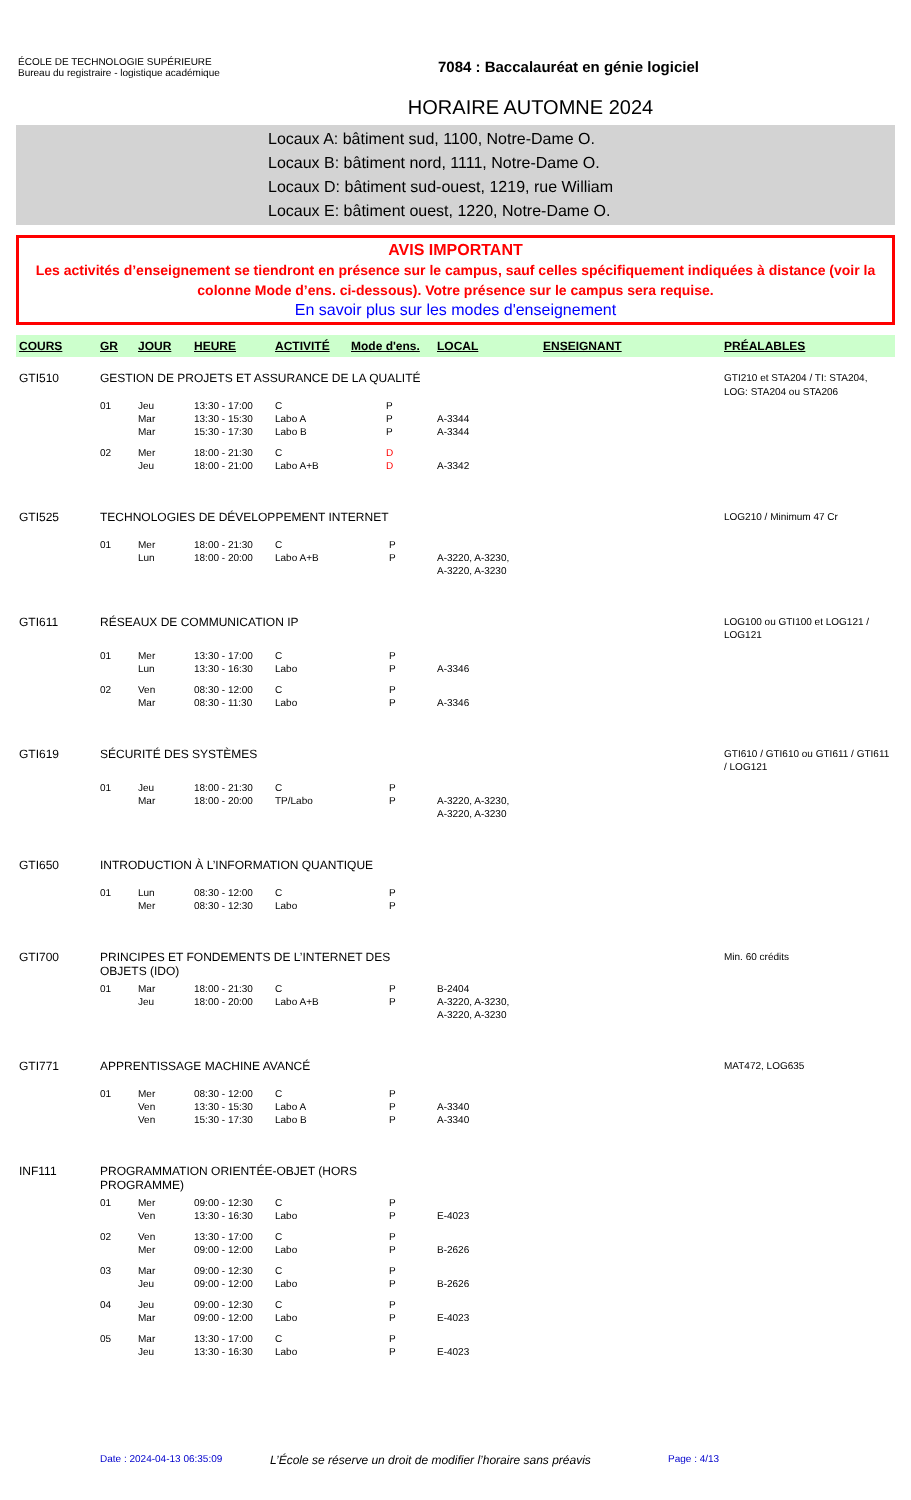ÉCOLE DE TECHNOLOGIE SUPÉRIEURE
Bureau du registraire - logistique académique
7084 : Baccalauréat en génie logiciel
HORAIRE AUTOMNE 2024
Locaux A: bâtiment sud, 1100, Notre-Dame O.
Locaux B: bâtiment nord, 1111, Notre-Dame O.
Locaux D: bâtiment sud-ouest, 1219, rue William
Locaux E: bâtiment ouest, 1220, Notre-Dame O.
AVIS IMPORTANT
Les activités d’enseignement se tiendront en présence sur le campus, sauf celles spécifiquement indiquées à distance (voir la colonne Mode d’ens. ci-dessous). Votre présence sur le campus sera requise.
En savoir plus sur les modes d'enseignement
| COURS | GR | JOUR | HEURE | ACTIVITÉ | Mode d'ens. | LOCAL | ENSEIGNANT | PRÉALABLES |
| --- | --- | --- | --- | --- | --- | --- | --- | --- |
| GTI510 | GESTION DE PROJETS ET ASSURANCE DE LA QUALITÉ | | | | | | | GTI210 et STA204 / TI: STA204, LOG: STA204 ou STA206 |
| | 01 | Jeu Mar Mar | 13:30 - 17:00 13:30 - 15:30 15:30 - 17:30 | C Labo A Labo B | P P P | A-3344 A-3344 | | |
| | 02 | Mer Jeu | 18:00 - 21:30 18:00 - 21:00 | C Labo A+B | D D | A-3342 | | |
| GTI525 | TECHNOLOGIES DE DÉVELOPPEMENT INTERNET | | | | | | | LOG210 / Minimum 47 Cr |
| | 01 | Mer Lun | 18:00 - 21:30 18:00 - 20:00 | C Labo A+B | P P | A-3220, A-3230, A-3220, A-3230 | | |
| GTI611 | RÉSEAUX DE COMMUNICATION IP | | | | | | | LOG100 ou GTI100 et LOG121 / LOG121 |
| | 01 | Mer Lun | 13:30 - 17:00 13:30 - 16:30 | C Labo | P P | A-3346 | | |
| | 02 | Ven Mar | 08:30 - 12:00 08:30 - 11:30 | C Labo | P P | A-3346 | | |
| GTI619 | SÉCURITÉ DES SYSTÈMES | | | | | | | GTI610 / GTI610 ou GTI611 / GTI611 / LOG121 |
| | 01 | Jeu Mar | 18:00 - 21:30 18:00 - 20:00 | C TP/Labo | P P | A-3220, A-3230, A-3220, A-3230 | | |
| GTI650 | INTRODUCTION À L’INFORMATION QUANTIQUE | | | | | | | |
| | 01 | Lun Mer | 08:30 - 12:00 08:30 - 12:30 | C Labo | P P | | | |
| GTI700 | PRINCIPES ET FONDEMENTS DE L’INTERNET DES OBJETS (IDO) | | | | | | | Min. 60 crédits |
| | 01 | Mar Jeu | 18:00 - 21:30 18:00 - 20:00 | C Labo A+B | P P | B-2404 A-3220, A-3230, A-3220, A-3230 | | |
| GTI771 | APPRENTISSAGE MACHINE AVANCÉ | | | | | | | MAT472, LOG635 |
| | 01 | Mer Ven Ven | 08:30 - 12:00 13:30 - 15:30 15:30 - 17:30 | C Labo A Labo B | P P P | A-3340 A-3340 | | |
| INF111 | PROGRAMMATION ORIENTÉE-OBJET (HORS PROGRAMME) | | | | | | | |
| | 01 | Mer Ven | 09:00 - 12:30 13:30 - 16:30 | C Labo | P P | E-4023 | | |
| | 02 | Ven Mer | 13:30 - 17:00 09:00 - 12:00 | C Labo | P P | B-2626 | | |
| | 03 | Mar Jeu | 09:00 - 12:30 09:00 - 12:00 | C Labo | P P | B-2626 | | |
| | 04 | Jeu Mar | 09:00 - 12:30 09:00 - 12:00 | C Labo | P P | E-4023 | | |
| | 05 | Mar Jeu | 13:30 - 17:00 13:30 - 16:30 | C Labo | P P | E-4023 | | |
Date : 2024-04-13 06:35:09
L’École se réserve un droit de modifier l’horaire sans préavis
Page : 4/13